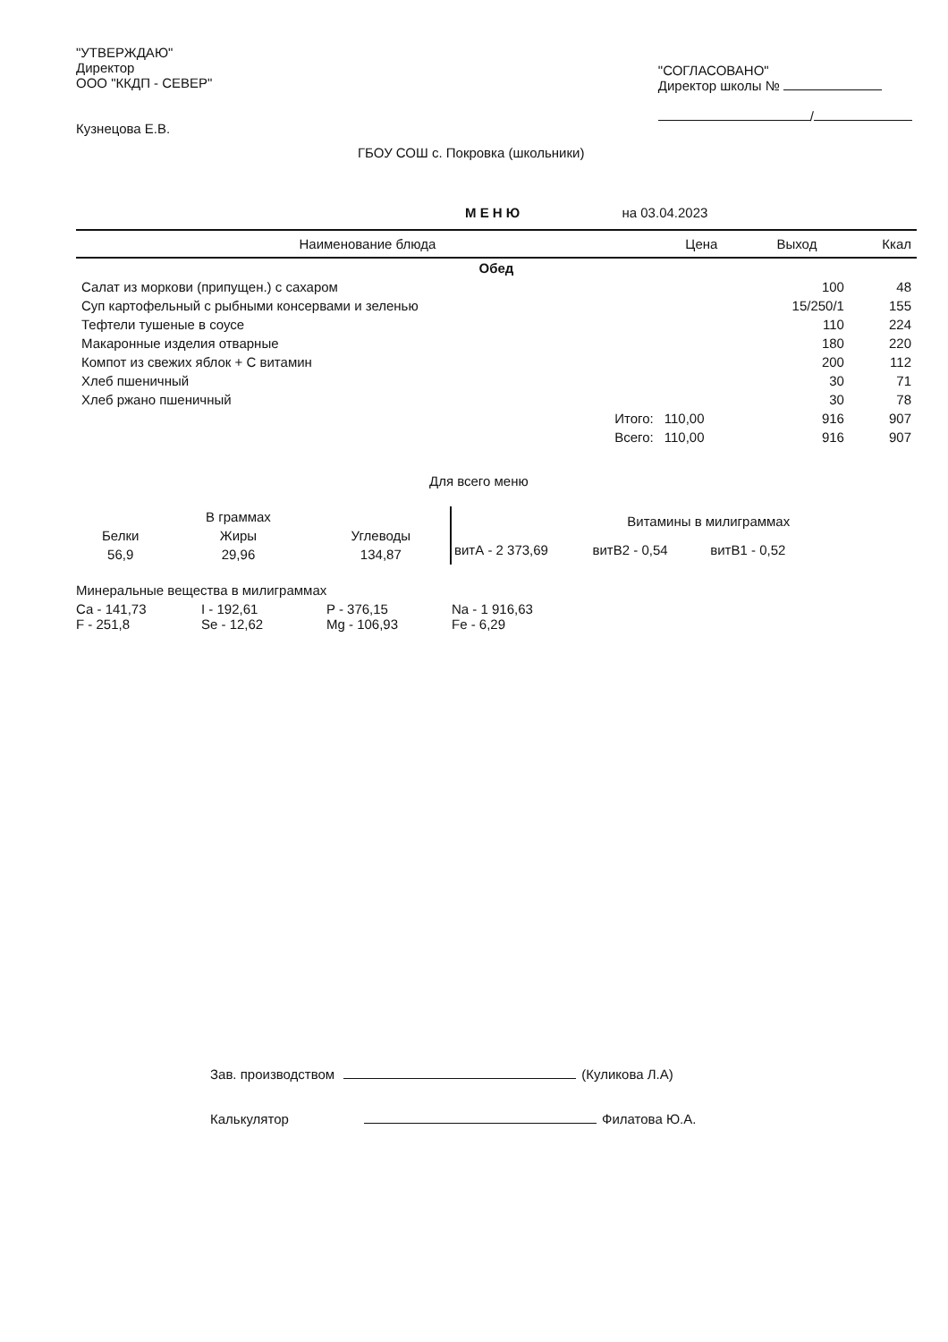"УТВЕРЖДАЮ"
Директор
ООО "ККДП - СЕВЕР"
Кузнецова Е.В.
"СОГЛАСОВАНО"
Директор школы №
/
ГБОУ СОШ с. Покровка (школьники)
М Е Н Ю на 03.04.2023
| Наименование блюда | Цена | Выход | Ккал |
| --- | --- | --- | --- |
| Обед | | | |
| Салат из моркови (припущен.) с сахаром | | 100 | 48 |
| Суп картофельный с рыбными консервами и зеленью | | 15/250/1 | 155 |
| Тефтели тушеные в соусе | | 110 | 224 |
| Макаронные изделия отварные | | 180 | 220 |
| Компот из свежих яблок + С витамин | | 200 | 112 |
| Хлеб пшеничный | | 30 | 71 |
| Хлеб ржано пшеничный | | 30 | 78 |
| Итого: | 110,00 | 916 | 907 |
| Всего: | 110,00 | 916 | 907 |
Для всего меню
| | В граммах | |
| Белки | Жиры | Углеводы |
| 56,9 | 29,96 | 134,87 |
| | Витамины в милиграммах | |
| витА - 2 373,69 | витВ2 - 0,54 | витВ1 - 0,52 |
Минеральные вещества в милиграммах
Са - 141,73
I - 192,61
P - 376,15
Na - 1 916,63
F - 251,8
Se - 12,62
Mg - 106,93
Fe - 6,29
Зав. производством (Куликова Л.А)
Калькулятор Филатова Ю.А.